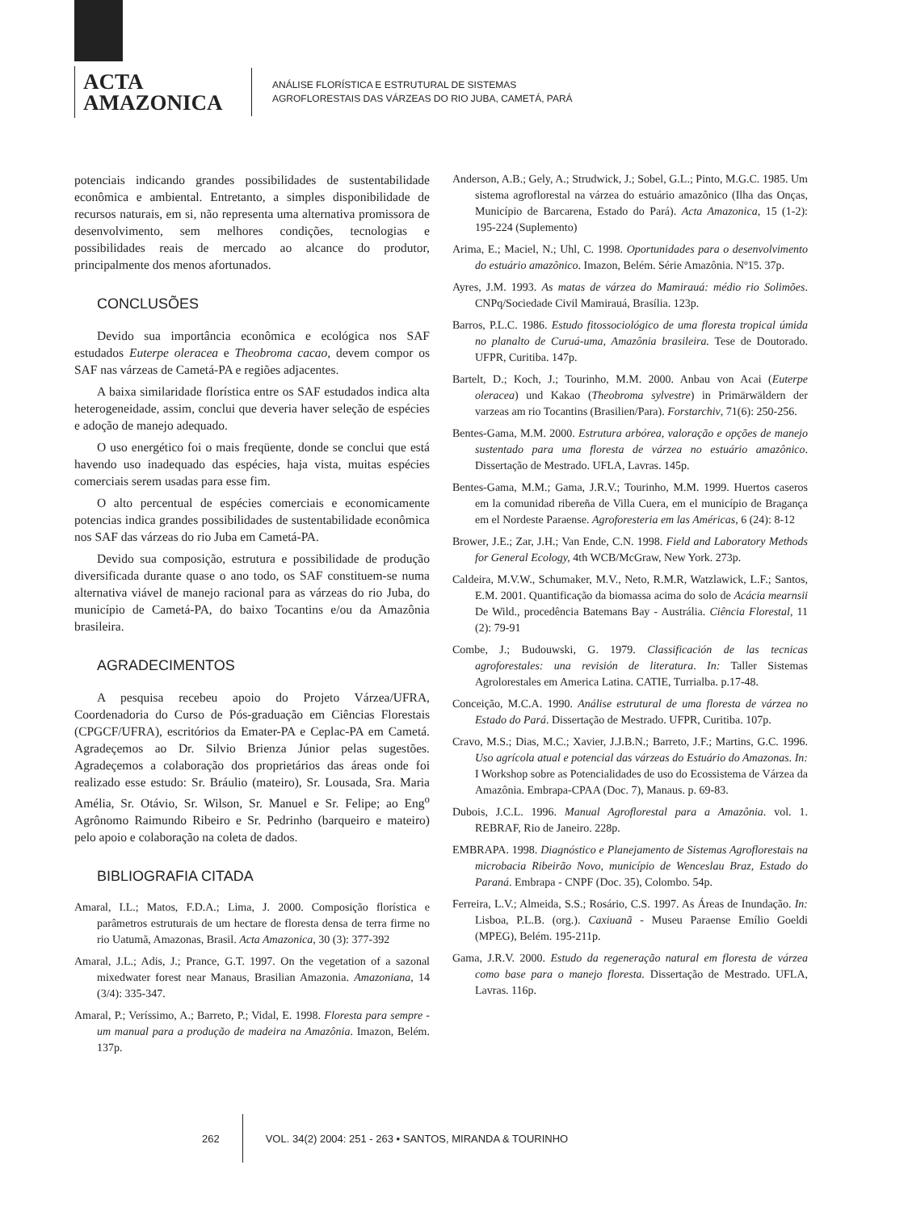ACTA
AMAZONICA
ANÁLISE FLORÍSTICA E ESTRUTURAL DE SISTEMAS
AGROFLORESTAIS DAS VÁRZEAS DO RIO JUBA, CAMETÁ, PARÁ
potenciais indicando grandes possibilidades de sustentabilidade econômica e ambiental. Entretanto, a simples disponibilidade de recursos naturais, em si, não representa uma alternativa promissora de desenvolvimento, sem melhores condições, tecnologias e possibilidades reais de mercado ao alcance do produtor, principalmente dos menos afortunados.
CONCLUSÕES
Devido sua importância econômica e ecológica nos SAF estudados Euterpe oleracea e Theobroma cacao, devem compor os SAF nas várzeas de Cametá-PA e regiões adjacentes.
A baixa similaridade florística entre os SAF estudados indica alta heterogeneidade, assim, conclui que deveria haver seleção de espécies e adoção de manejo adequado.
O uso energético foi o mais freqüente, donde se conclui que está havendo uso inadequado das espécies, haja vista, muitas espécies comerciais serem usadas para esse fim.
O alto percentual de espécies comerciais e economicamente potencias indica grandes possibilidades de sustentabilidade econômica nos SAF das várzeas do rio Juba em Cametá-PA.
Devido sua composição, estrutura e possibilidade de produção diversificada durante quase o ano todo, os SAF constituem-se numa alternativa viável de manejo racional para as várzeas do rio Juba, do município de Cametá-PA, do baixo Tocantins e/ou da Amazônia brasileira.
AGRADECIMENTOS
A pesquisa recebeu apoio do Projeto Várzea/UFRA, Coordenadoria do Curso de Pós-graduação em Ciências Florestais (CPGCF/UFRA), escritórios da Emater-PA e Ceplac-PA em Cametá. Agradeçemos ao Dr. Silvio Brienza Júnior pelas sugestões. Agradeçemos a colaboração dos proprietários das áreas onde foi realizado esse estudo: Sr. Bráulio (mateiro), Sr. Lousada, Sra. Maria Amélia, Sr. Otávio, Sr. Wilson, Sr. Manuel e Sr. Felipe; ao Eng<sup>o</sup> Agrônomo Raimundo Ribeiro e Sr. Pedrinho (barqueiro e mateiro) pelo apoio e colaboração na coleta de dados.
BIBLIOGRAFIA CITADA
Amaral, I.L.; Matos, F.D.A.; Lima, J. 2000. Composição florística e parâmetros estruturais de um hectare de floresta densa de terra firme no rio Uatumã, Amazonas, Brasil. Acta Amazonica, 30 (3): 377-392
Amaral, J.L.; Adis, J.; Prance, G.T. 1997. On the vegetation of a sazonal mixedwater forest near Manaus, Brasilian Amazonia. Amazoniana, 14 (3/4): 335-347.
Amaral, P.; Veríssimo, A.; Barreto, P.; Vidal, E. 1998. Floresta para sempre - um manual para a produção de madeira na Amazônia. Imazon, Belém. 137p.
Anderson, A.B.; Gely, A.; Strudwick, J.; Sobel, G.L.; Pinto, M.G.C. 1985. Um sistema agroflorestal na várzea do estuário amazônico (Ilha das Onças, Município de Barcarena, Estado do Pará). Acta Amazonica, 15 (1-2): 195-224 (Suplemento)
Arima, E.; Maciel, N.; Uhl, C. 1998. Oportunidades para o desenvolvimento do estuário amazônico. Imazon, Belém. Série Amazônia. Nº15. 37p.
Ayres, J.M. 1993. As matas de várzea do Mamirauá: médio rio Solimões. CNPq/Sociedade Civil Mamirauá, Brasília. 123p.
Barros, P.L.C. 1986. Estudo fitossociológico de uma floresta tropical úmida no planalto de Curuá-uma, Amazônia brasileira. Tese de Doutorado. UFPR, Curitiba. 147p.
Bartelt, D.; Koch, J.; Tourinho, M.M. 2000. Anbau von Acai (Euterpe oleracea) und Kakao (Theobroma sylvestre) in Primärwäldern der varzeas am rio Tocantins (Brasilien/Para). Forstarchiv, 71(6): 250-256.
Bentes-Gama, M.M. 2000. Estrutura arbórea, valoração e opções de manejo sustentado para uma floresta de várzea no estuário amazônico. Dissertação de Mestrado. UFLA, Lavras. 145p.
Bentes-Gama, M.M.; Gama, J.R.V.; Tourinho, M.M. 1999. Huertos caseros em la comunidad ribereña de Villa Cuera, em el município de Bragança em el Nordeste Paraense. Agroforesteria em las Américas, 6 (24): 8-12
Brower, J.E.; Zar, J.H.; Van Ende, C.N. 1998. Field and Laboratory Methods for General Ecology, 4th WCB/McGraw, New York. 273p.
Caldeira, M.V.W., Schumaker, M.V., Neto, R.M.R, Watzlawick, L.F.; Santos, E.M. 2001. Quantificação da biomassa acima do solo de Acácia mearnsii De Wild., procedência Batemans Bay - Austrália. Ciência Florestal, 11 (2): 79-91
Combe, J.; Budouwski, G. 1979. Classificación de las tecnicas agroforestales: una revisión de literatura. In: Taller Sistemas Agrolorestales em America Latina. CATIE, Turrialba. p.17-48.
Conceição, M.C.A. 1990. Análise estrutural de uma floresta de várzea no Estado do Pará. Dissertação de Mestrado. UFPR, Curitiba. 107p.
Cravo, M.S.; Dias, M.C.; Xavier, J.J.B.N.; Barreto, J.F.; Martins, G.C. 1996. Uso agrícola atual e potencial das várzeas do Estuário do Amazonas. In: I Workshop sobre as Potencialidades de uso do Ecossistema de Várzea da Amazônia. Embrapa-CPAA (Doc. 7), Manaus. p. 69-83.
Dubois, J.C.L. 1996. Manual Agroflorestal para a Amazônia. vol. 1. REBRAF, Rio de Janeiro. 228p.
EMBRAPA. 1998. Diagnóstico e Planejamento de Sistemas Agroflorestais na microbacia Ribeirão Novo, município de Wenceslau Braz, Estado do Paraná. Embrapa - CNPF (Doc. 35), Colombo. 54p.
Ferreira, L.V.; Almeida, S.S.; Rosário, C.S. 1997. As Áreas de Inundação. In: Lisboa, P.L.B. (org.). Caxiuanã - Museu Paraense Emílio Goeldi (MPEG), Belém. 195-211p.
Gama, J.R.V. 2000. Estudo da regeneração natural em floresta de várzea como base para o manejo floresta. Dissertação de Mestrado. UFLA, Lavras. 116p.
262
VOL. 34(2) 2004: 251 - 263 • SANTOS, MIRANDA & TOURINHO